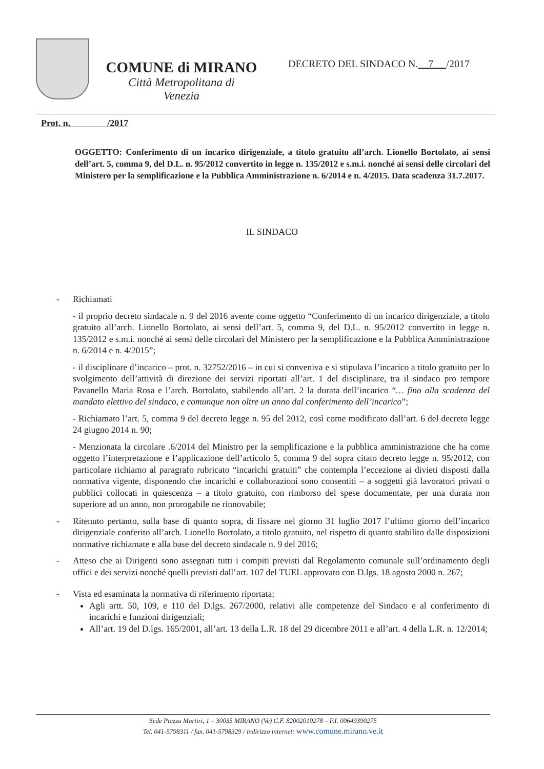COMUNE di MIRANO
Città Metropolitana di
Venezia
DECRETO DEL SINDACO N. 7 /2017
Prot. n. /2017
OGGETTO: Conferimento di un incarico dirigenziale, a titolo gratuito all’arch. Lionello Bortolato, ai sensi dell’art. 5, comma 9, del D.L. n. 95/2012 convertito in legge n. 135/2012 e s.m.i. nonché ai sensi delle circolari del Ministero per la semplificazione e la Pubblica Amministrazione n. 6/2014 e n. 4/2015. Data scadenza 31.7.2017.
IL SINDACO
- Richiamati
- il proprio decreto sindacale n. 9 del 2016 avente come oggetto “Conferimento di un incarico dirigenziale, a titolo gratuito all’arch. Lionello Bortolato, ai sensi dell’art. 5, comma 9, del D.L. n. 95/2012 convertito in legge n. 135/2012 e s.m.i. nonché ai sensi delle circolari del Ministero per la semplificazione e la Pubblica Amministrazione n. 6/2014 e n. 4/2015”;
- il disciplinare d’incarico – prot. n. 32752/2016 – in cui si conveniva e si stipulava l’incarico a titolo gratuito per lo svolgimento dell’attività di direzione dei servizi riportati all’art. 1 del disciplinare, tra il sindaco pro tempore Pavanello Maria Rosa e l’arch. Bortolato, stabilendo all’art. 2 la durata dell’incarico “… fino alla scadenza del mandato elettivo del sindaco, e comunque non oltre un anno dal conferimento dell’incarico”;
- Richiamato l’art. 5, comma 9 del decreto legge n. 95 del 2012, così come modificato dall’art. 6 del decreto legge 24 giugno 2014 n. 90;
- Menzionata la circolare .6/2014 del Ministro per la semplificazione e la pubblica amministrazione che ha come oggetto l’interpretazione e l’applicazione dell’articolo 5, comma 9 del sopra citato decreto legge n. 95/2012, con particolare richiamo al paragrafo rubricato “incarichi gratuiti” che contempla l’eccezione ai divieti disposti dalla normativa vigente, disponendo che incarichi e collaborazioni sono consentiti – a soggetti già lavoratori privati o pubblici collocati in quiescenza – a titolo gratuito, con rimborso del spese documentate, per una durata non superiore ad un anno, non prorogabile ne rinnovabile;
- Ritenuto pertanto, sulla base di quanto sopra, di fissare nel giorno 31 luglio 2017 l’ultimo giorno dell’incarico dirigenziale conferito all’arch. Lionello Bortolato, a titolo gratuito, nel rispetto di quanto stabilito dalle disposizioni normative richiamate e alla base del decreto sindacale n. 9 del 2016;
- Atteso che ai Dirigenti sono assegnati tutti i compiti previsti dal Regolamento comunale sull’ordinamento degli uffici e dei servizi nonché quelli previsti dall’art. 107 del TUEL approvato con D.lgs. 18 agosto 2000 n. 267;
- Vista ed esaminata la normativa di riferimento riportata:
Agli artt. 50, 109, e 110 del D.lgs. 267/2000, relativi alle competenze del Sindaco e al conferimento di incarichi e funzioni dirigenziali;
All’art. 19 del D.lgs. 165/2001, all’art. 13 della L.R. 18 del 29 dicembre 2011 e all’art. 4 della L.R. n. 12/2014;
Sede Piazza Martiri, 1 – 30035 MIRANO (Ve) C.F. 82002010278 – P.I. 00649390275
Tel. 041-5798311 / fax. 041-5798329 / indirizzo internet: www.comune.mirano.ve.it